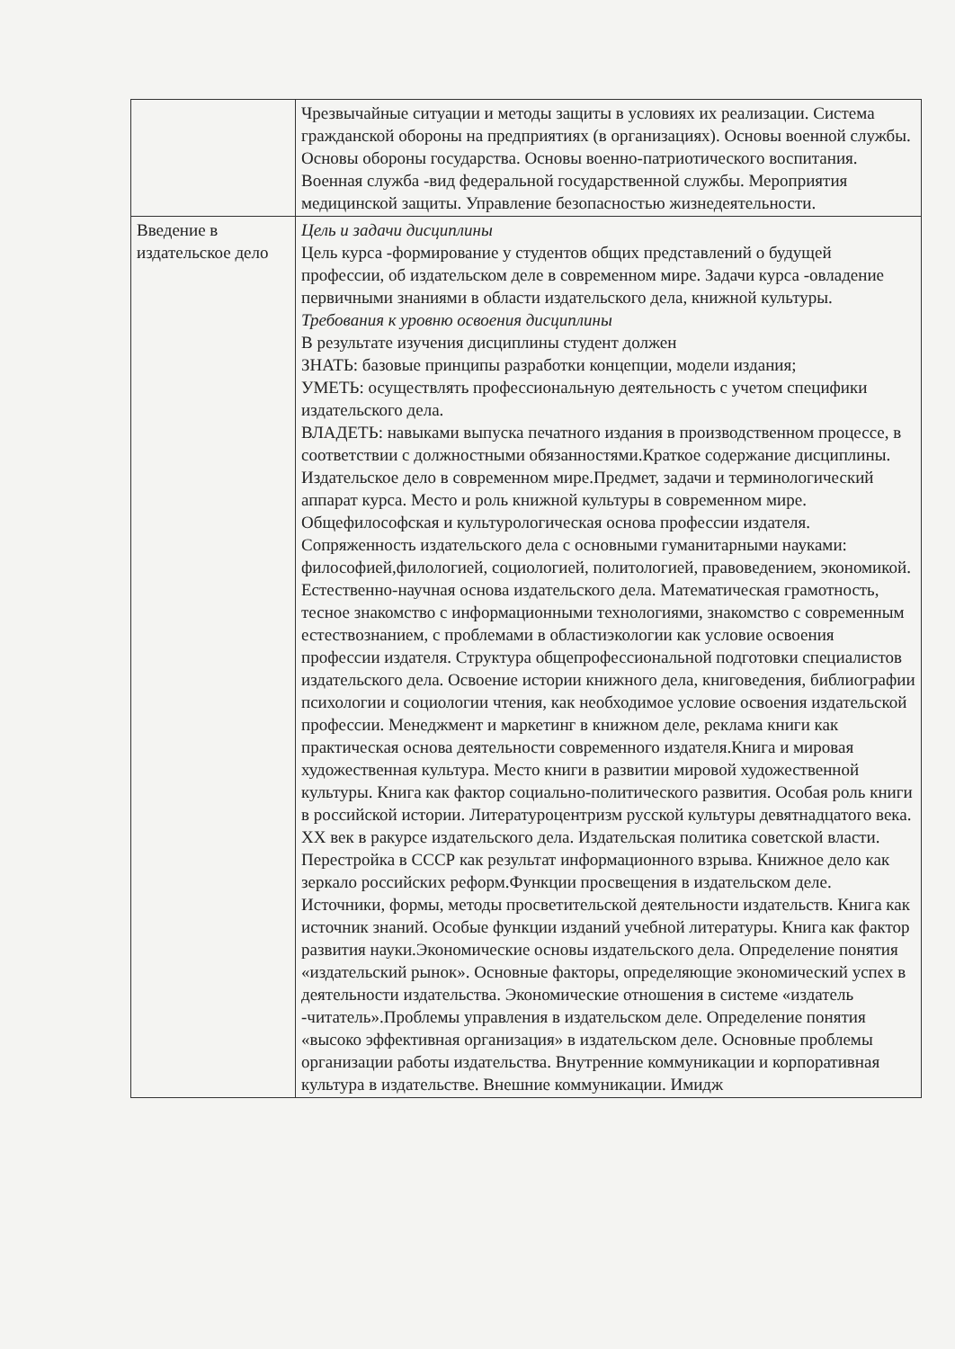| | Чрезвычайные ситуации и методы защиты в условиях их реализации. Система гражданской обороны на предприятиях (в организациях). Основы военной службы. Основы обороны государства. Основы военно-патриотического воспитания. Военная служба -вид федеральной государственной службы. Мероприятия медицинской защиты. Управление безопасностью жизнедеятельности. |
| Введение в издательское дело | Цель и задачи дисциплины Цель курса -формирование у студентов общих представлений о будущей профессии, об издательском деле в современном мире. Задачи курса -овладение первичными знаниями в области издательского дела, книжной культуры. Требования к уровню освоения дисциплины В результате изучения дисциплины студент должен ЗНАТЬ: базовые принципы разработки концепции, модели издания; УМЕТЬ: осуществлять профессиональную деятельность с учетом специфики издательского дела. ВЛАДЕТЬ: навыками выпуска печатного издания в производственном процессе, в соответствии с должностными обязанностями.Краткое содержание дисциплины. Издательское дело в современном мире.Предмет, задачи и терминологический аппарат курса. Место и роль книжной культуры в современном мире. Общефилософская и культурологическая основа профессии издателя. Сопряженность издательского дела с основными гуманитарными науками: философией,филологией, социологией, политологией, правоведением, экономикой. Естественно-научная основа издательского дела. Математическая грамотность, тесное знакомство с информационными технологиями, знакомство с современным естествознанием, с проблемами в областиэкологии как условие освоения профессии издателя. Структура общепрофессиональной подготовки специалистов издательского дела. Освоение истории книжного дела, книговедения, библиографии психологии и социологии чтения, как необходимое условие освоения издательской профессии. Менеджмент и маркетинг в книжном деле, реклама книги как практическая основа деятельности современного издателя.Книга и мировая художественная культура. Место книги в развитии мировой художественной культуры. Книга как фактор социально-политического развития. Особая роль книги в российской истории. Литературоцентризм русской культуры девятнадцатого века. XX век в ракурсе издательского дела. Издательская политика советской власти. Перестройка в СССР как результат информационного взрыва. Книжное дело как зеркало российских реформ.Функции просвещения в издательском деле. Источники, формы, методы просветительской деятельности издательств. Книга как источник знаний. Особые функции изданий учебной литературы. Книга как фактор развития науки.Экономические основы издательского дела. Определение понятия «издательский рынок». Основные факторы, определяющие экономический успех в деятельности издательства. Экономические отношения в системе «издатель -читатель».Проблемы управления в издательском деле. Определение понятия «высоко эффективная организация» в издательском деле. Основные проблемы организации работы издательства. Внутренние коммуникации и корпоративная культура в издательстве. Внешние коммуникации. Имидж |